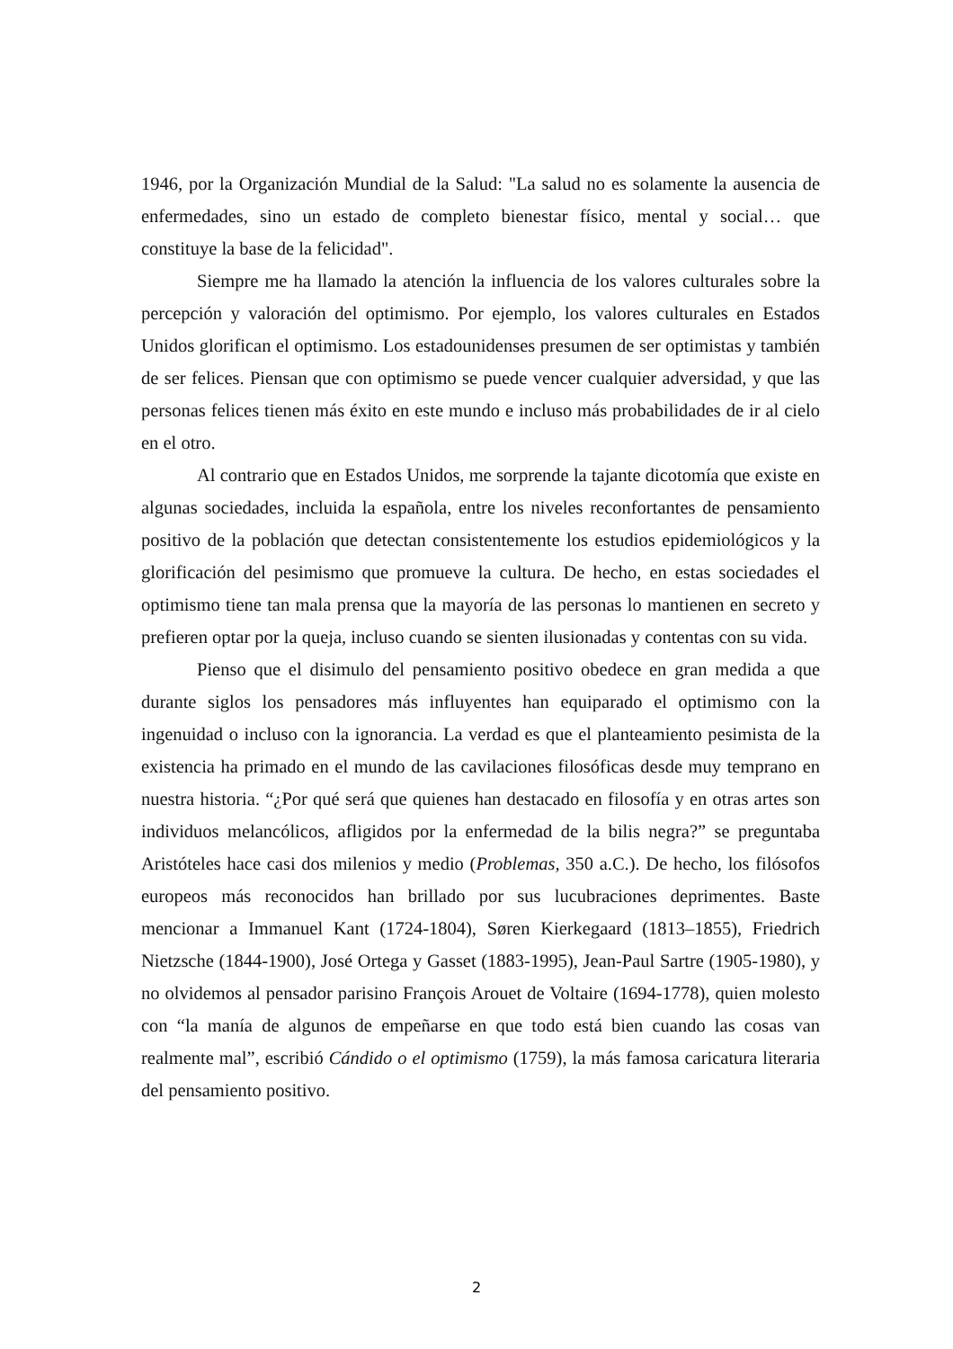1946, por la Organización Mundial de la Salud: "La salud no es solamente la ausencia de enfermedades, sino un estado de completo bienestar físico, mental y social… que constituye la base de la felicidad".
Siempre me ha llamado la atención la influencia de los valores culturales sobre la percepción y valoración del optimismo. Por ejemplo, los valores culturales en Estados Unidos glorifican el optimismo. Los estadounidenses presumen de ser optimistas y también de ser felices. Piensan que con optimismo se puede vencer cualquier adversidad, y que las personas felices tienen más éxito en este mundo e incluso más probabilidades de ir al cielo en el otro.
Al contrario que en Estados Unidos, me sorprende la tajante dicotomía que existe en algunas sociedades, incluida la española, entre los niveles reconfortantes de pensamiento positivo de la población que detectan consistentemente los estudios epidemiológicos y la glorificación del pesimismo que promueve la cultura. De hecho, en estas sociedades el optimismo tiene tan mala prensa que la mayoría de las personas lo mantienen en secreto y prefieren optar por la queja, incluso cuando se sienten ilusionadas y contentas con su vida.
Pienso que el disimulo del pensamiento positivo obedece en gran medida a que durante siglos los pensadores más influyentes han equiparado el optimismo con la ingenuidad o incluso con la ignorancia. La verdad es que el planteamiento pesimista de la existencia ha primado en el mundo de las cavilaciones filosóficas desde muy temprano en nuestra historia. “¿Por qué será que quienes han destacado en filosofía y en otras artes son individuos melancólicos, afligidos por la enfermedad de la bilis negra?” se preguntaba Aristóteles hace casi dos milenios y medio (Problemas, 350 a.C.). De hecho, los filósofos europeos más reconocidos han brillado por sus lucubraciones deprimentes. Baste mencionar a Immanuel Kant (1724-1804), Søren Kierkegaard (1813–1855), Friedrich Nietzsche (1844-1900), José Ortega y Gasset (1883-1995), Jean-Paul Sartre (1905-1980), y no olvidemos al pensador parisino François Arouet de Voltaire (1694-1778), quien molesto con “la manía de algunos de empeñarse en que todo está bien cuando las cosas van realmente mal”, escribió Cándido o el optimismo (1759), la más famosa caricatura literaria del pensamiento positivo.
2